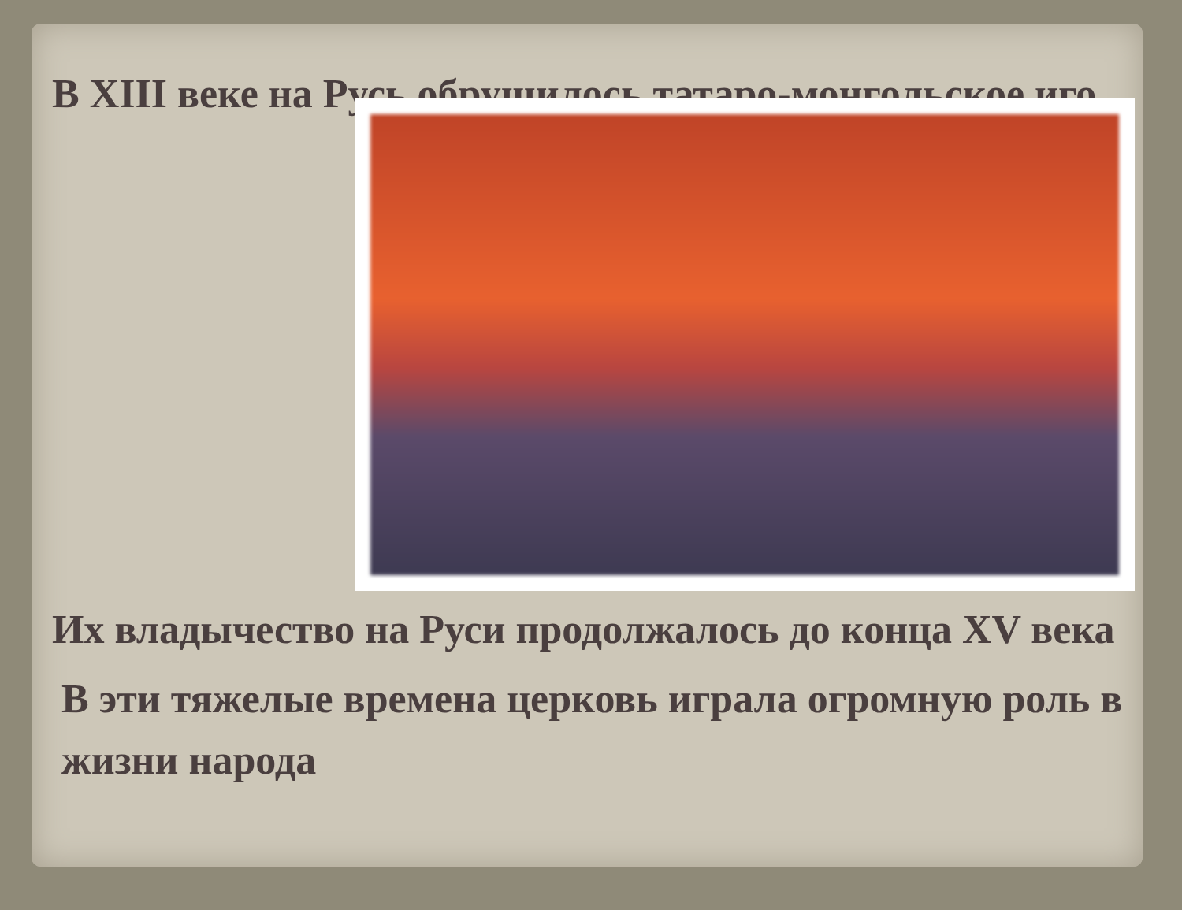В XIII веке на Русь обрушилось татаро-монгольское иго.
Их владычество на Руси продолжалось до конца XV века
В эти тяжелые времена церковь играла огромную роль в жизни народа